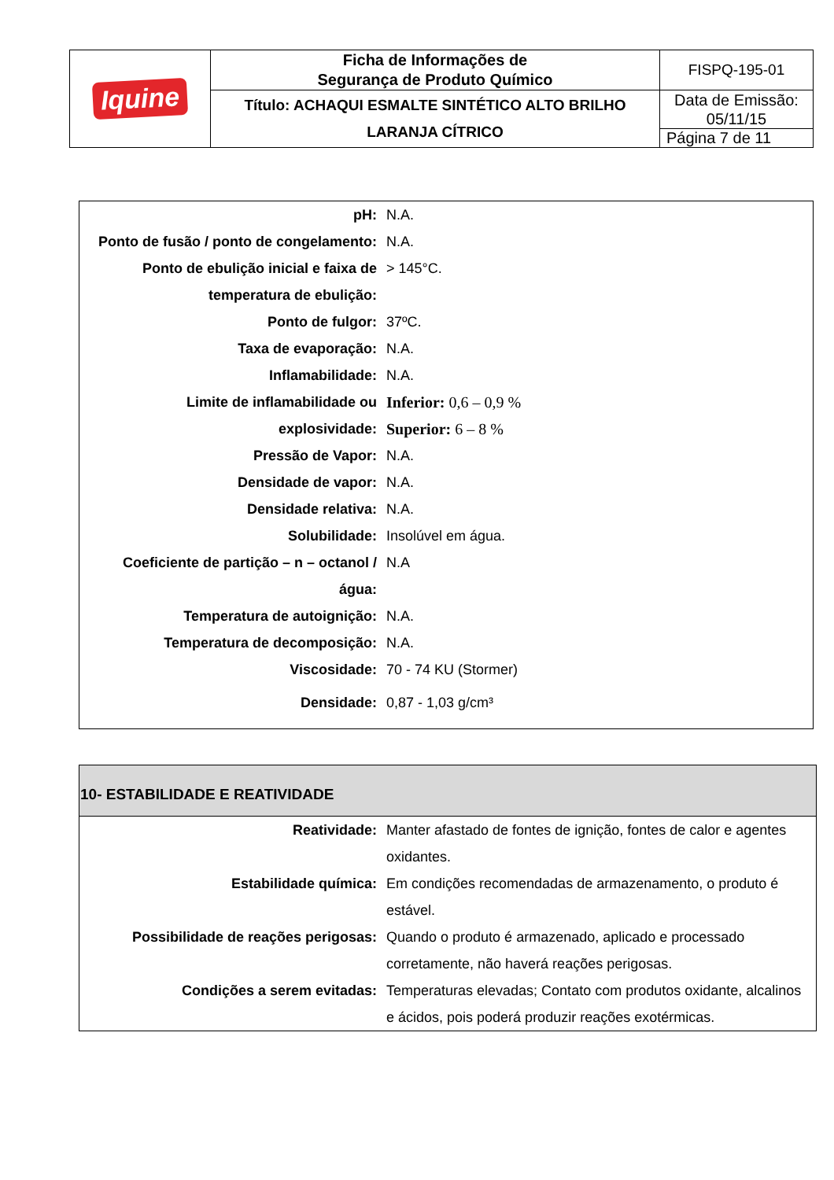| Iquine | Ficha de Informações de Segurança de Produto Químico | FISPQ-195-01 |
| | Título: ACHAQUI ESMALTE SINTÉTICO ALTO BRILHO LARANJA CÍTRICO | Data de Emissão: 05/11/15 |
| | | Página 7 de 11 |
| pH: | N.A. |
| Ponto de fusão / ponto de congelamento: | N.A. |
| Ponto de ebulição inicial e faixa de temperatura de ebulição: | > 145°C. |
| Ponto de fulgor: | 37ºC. |
| Taxa de evaporação: | N.A. |
| Inflamabilidade: | N.A. |
| Limite de inflamabilidade ou explosividade: | Inferior: 0,6 – 0,9 % Superior: 6 – 8 % |
| Pressão de Vapor: | N.A. |
| Densidade de vapor: | N.A. |
| Densidade relativa: | N.A. |
| Solubilidade: | Insolúvel em água. |
| Coeficiente de partição – n – octanol / água: | N.A |
| Temperatura de autoignição: | N.A. |
| Temperatura de decomposição: | N.A. |
| Viscosidade: | 70 - 74 KU (Stormer) |
| Densidade: | 0,87 - 1,03 g/cm³ |
| 10- ESTABILIDADE E REATIVIDADE | |
| Reatividade: | Manter afastado de fontes de ignição, fontes de calor e agentes oxidantes. |
| Estabilidade química: | Em condições recomendadas de armazenamento, o produto é estável. |
| Possibilidade de reações perigosas: | Quando o produto é armazenado, aplicado e processado corretamente, não haverá reações perigosas. |
| Condições a serem evitadas: | Temperaturas elevadas; Contato com produtos oxidante, alcalinos e ácidos, pois poderá produzir reações exotérmicas. |